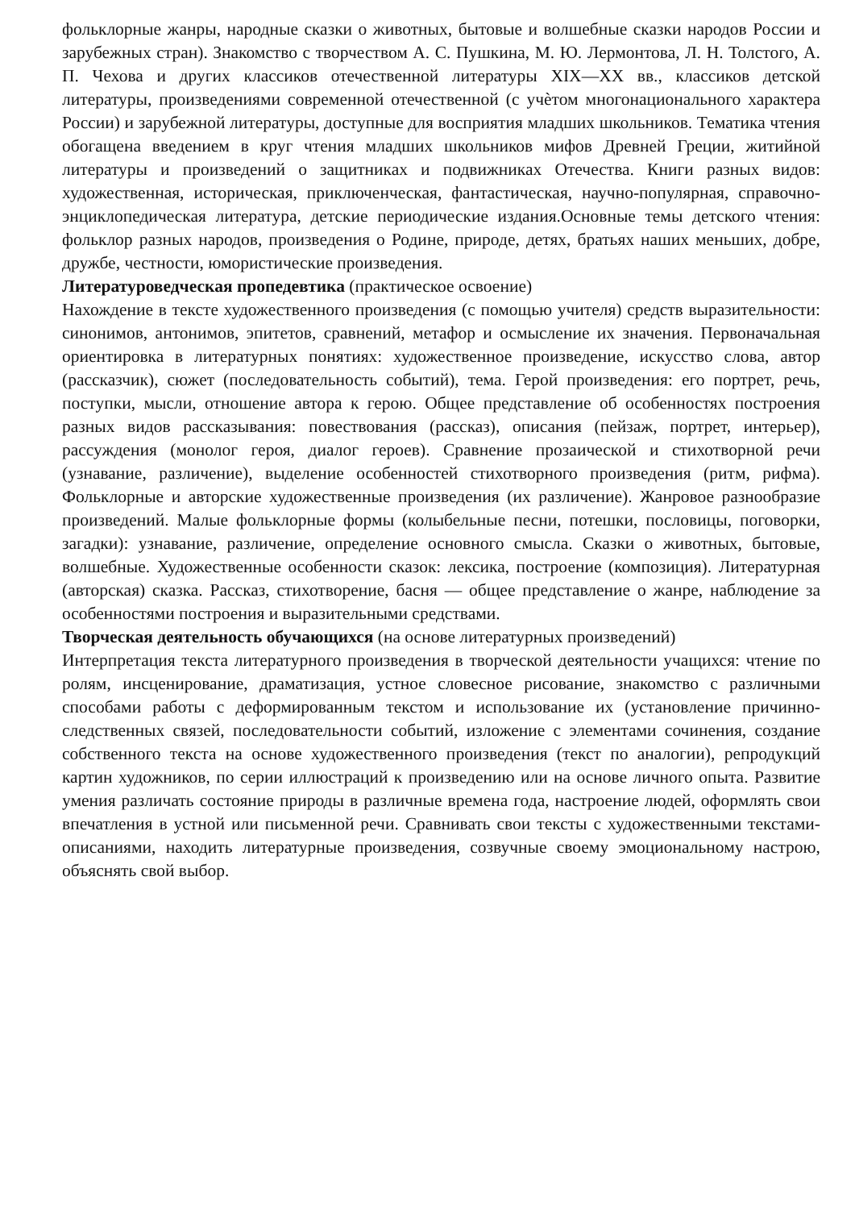фольклорные жанры, народные сказки о животных, бытовые и волшебные сказки народов России и зарубежных стран). Знакомство с творчеством А. С. Пушкина, М. Ю. Лермонтова, Л. Н. Толстого, А. П. Чехова и других классиков отечественной литературы XIX—XX вв., классиков детской литературы, произведениями современной отечественной (с учѐтом многонационального характера России) и зарубежной литературы, доступные для восприятия младших школьников. Тематика чтения обогащена введением в круг чтения младших школьников мифов Древней Греции, житийной литературы и произведений о защитниках и подвижниках Отечества. Книги разных видов: художественная, историческая, приключенческая, фантастическая, научно-популярная, справочно-энциклопедическая литература, детские периодические издания.Основные темы детского чтения: фольклор разных народов, произведения о Родине, природе, детях, братьях наших меньших, добре, дружбе, честности, юмористические произведения.
Литературоведческая пропедевтика (практическое освоение)
Нахождение в тексте художественного произведения (с помощью учителя) средств выразительности: синонимов, антонимов, эпитетов, сравнений, метафор и осмысление их значения. Первоначальная ориентировка в литературных понятиях: художественное произведение, искусство слова, автор (рассказчик), сюжет (последовательность событий), тема. Герой произведения: его портрет, речь, поступки, мысли, отношение автора к герою. Общее представление об особенностях построения разных видов рассказывания: повествования (рассказ), описания (пейзаж, портрет, интерьер), рассуждения (монолог героя, диалог героев). Сравнение прозаической и стихотворной речи (узнавание, различение), выделение особенностей стихотворного произведения (ритм, рифма). Фольклорные и авторские художественные произведения (их различение). Жанровое разнообразие произведений. Малые фольклорные формы (колыбельные песни, потешки, пословицы, поговорки, загадки): узнавание, различение, определение основного смысла. Сказки о животных, бытовые, волшебные. Художественные особенности сказок: лексика, построение (композиция). Литературная (авторская) сказка. Рассказ, стихотворение, басня — общее представление о жанре, наблюдение за особенностями построения и выразительными средствами.
Творческая деятельность обучающихся (на основе литературных произведений)
Интерпретация текста литературного произведения в творческой деятельности учащихся: чтение по ролям, инсценирование, драматизация, устное словесное рисование, знакомство с различными способами работы с деформированным текстом и использование их (установление причинно-следственных связей, последовательности событий, изложение с элементами сочинения, создание собственного текста на основе художественного произведения (текст по аналогии), репродукций картин художников, по серии иллюстраций к произведению или на основе личного опыта. Развитие умения различать состояние природы в различные времена года, настроение людей, оформлять свои впечатления в устной или письменной речи. Сравнивать свои тексты с художественными текстами-описаниями, находить литературные произведения, созвучные своему эмоциональному настрою, объяснять свой выбор.